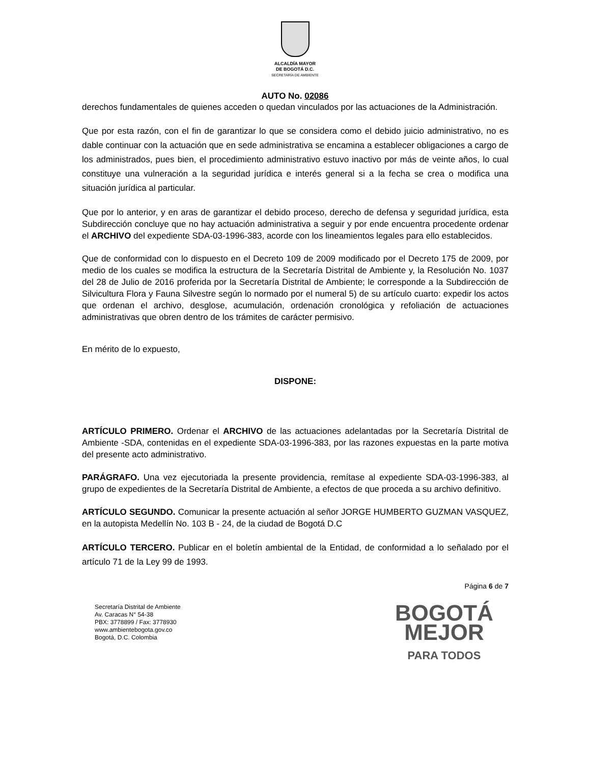ALCALDÍA MAYOR
DE BOGOTÁ D.C.
SECRETARÍA DE AMBIENTE
AUTO No. 02086
derechos fundamentales de quienes acceden o quedan vinculados por las actuaciones de la Administración.
Que por esta razón, con el fin de garantizar lo que se considera como el debido juicio administrativo, no es dable continuar con la actuación que en sede administrativa se encamina a establecer obligaciones a cargo de los administrados, pues bien, el procedimiento administrativo estuvo inactivo por más de veinte años, lo cual constituye una vulneración a la seguridad jurídica e interés general si a la fecha se crea o modifica una situación jurídica al particular.
Que por lo anterior, y en aras de garantizar el debido proceso, derecho de defensa y seguridad jurídica, esta Subdirección concluye que no hay actuación administrativa a seguir y por ende encuentra procedente ordenar el ARCHIVO del expediente SDA-03-1996-383, acorde con los lineamientos legales para ello establecidos.
Que de conformidad con lo dispuesto en el Decreto 109 de 2009 modificado por el Decreto 175 de 2009, por medio de los cuales se modifica la estructura de la Secretaría Distrital de Ambiente y, la Resolución No. 1037 del 28 de Julio de 2016 proferida por la Secretaría Distrital de Ambiente; le corresponde a la Subdirección de Silvicultura Flora y Fauna Silvestre según lo normado por el numeral 5) de su artículo cuarto: expedir los actos que ordenan el archivo, desglose, acumulación, ordenación cronológica y refoliación de actuaciones administrativas que obren dentro de los trámites de carácter permisivo.
En mérito de lo expuesto,
DISPONE:
ARTÍCULO PRIMERO. Ordenar el ARCHIVO de las actuaciones adelantadas por la Secretaría Distrital de Ambiente -SDA, contenidas en el expediente SDA-03-1996-383, por las razones expuestas en la parte motiva del presente acto administrativo.
PARÁGRAFO. Una vez ejecutoriada la presente providencia, remítase al expediente SDA-03-1996-383, al grupo de expedientes de la Secretaría Distrital de Ambiente, a efectos de que proceda a su archivo definitivo.
ARTÍCULO SEGUNDO. Comunicar la presente actuación al señor JORGE HUMBERTO GUZMAN VASQUEZ, en la autopista Medellín No. 103 B - 24, de la ciudad de Bogotá D.C
ARTÍCULO TERCERO. Publicar en el boletín ambiental de la Entidad, de conformidad a lo señalado por el artículo 71 de la Ley 99 de 1993.
Página 6 de 7
Secretaría Distrital de Ambiente
Av. Caracas N° 54-38
PBX: 3778899 / Fax: 3778930
www.ambientebogota.gov.co
Bogotá, D.C. Colombia
BOGOTÁ
MEJOR
PARA TODOS